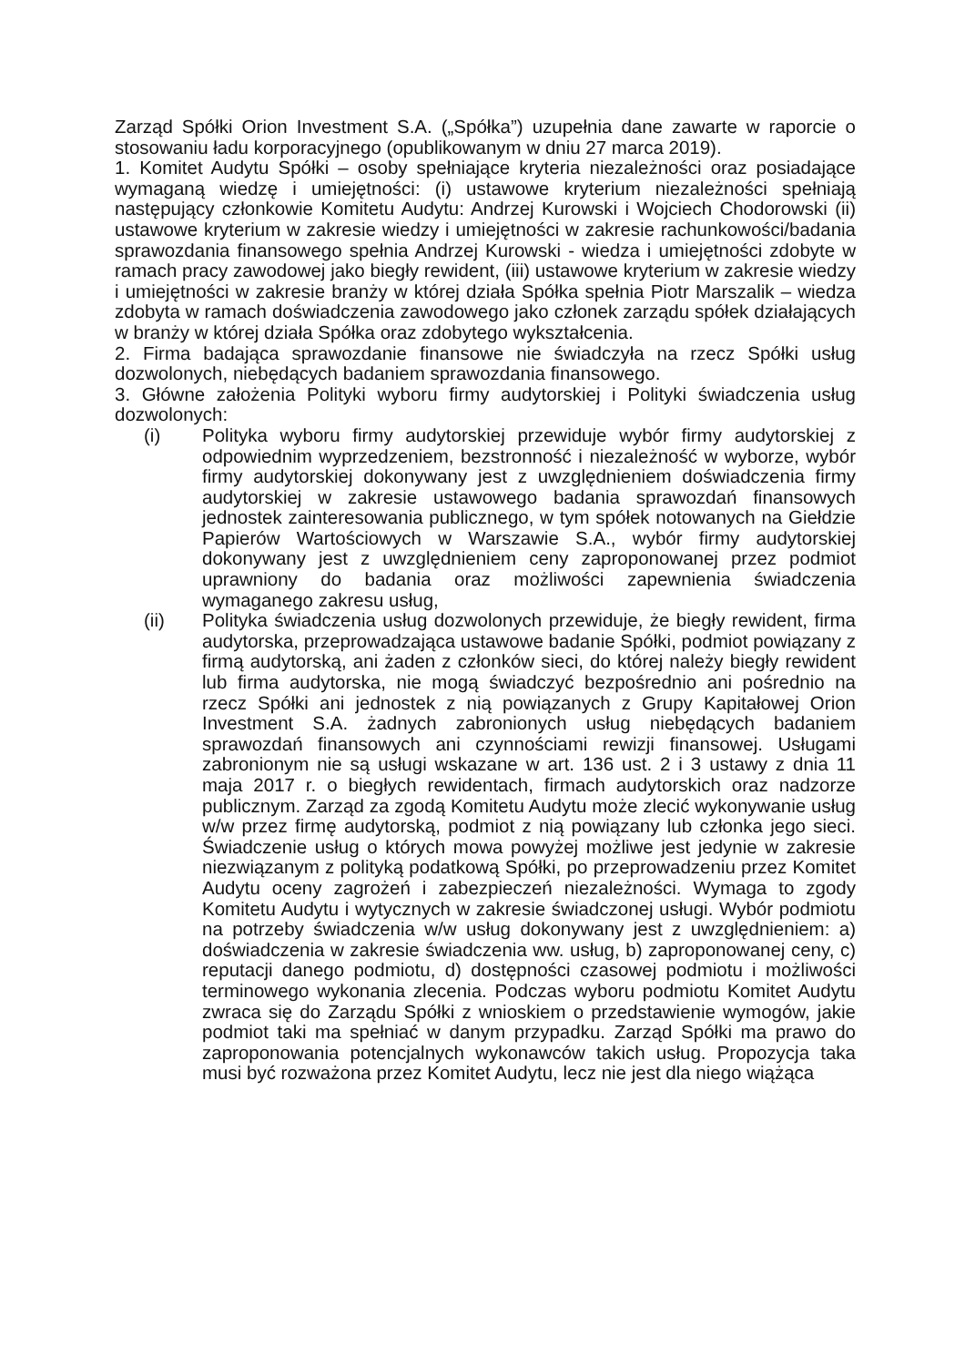Zarząd Spółki Orion Investment S.A. („Spółka”) uzupełnia dane zawarte w raporcie o stosowaniu ładu korporacyjnego (opublikowanym w dniu 27 marca 2019).
1. Komitet Audytu Spółki – osoby spełniające kryteria niezależności oraz posiadające wymaganą wiedzę i umiejętności: (i) ustawowe kryterium niezależności spełniają następujący członkowie Komitetu Audytu: Andrzej Kurowski i Wojciech Chodorowski (ii) ustawowe kryterium w zakresie wiedzy i umiejętności w zakresie rachunkowości/badania sprawozdania finansowego spełnia Andrzej Kurowski - wiedza i umiejętności zdobyte w ramach pracy zawodowej jako biegły rewident, (iii) ustawowe kryterium w zakresie wiedzy i umiejętności w zakresie branży w której działa Spółka spełnia Piotr Marszalik – wiedza zdobyta w ramach doświadczenia zawodowego jako członek zarządu spółek działających w branży w której działa Spółka oraz zdobytego wykształcenia.
2. Firma badająca sprawozdanie finansowe nie świadczyła na rzecz Spółki usług dozwolonych, niebędących badaniem sprawozdania finansowego.
3. Główne założenia Polityki wyboru firmy audytorskiej i Polityki świadczenia usług dozwolonych:
(i) Polityka wyboru firmy audytorskiej przewiduje wybór firmy audytorskiej z odpowiednim wyprzedzeniem, bezstronność i niezależność w wyborze, wybór firmy audytorskiej dokonywany jest z uwzględnieniem doświadczenia firmy audytorskiej w zakresie ustawowego badania sprawozdań finansowych jednostek zainteresowania publicznego, w tym spółek notowanych na Giełdzie Papierów Wartościowych w Warszawie S.A., wybór firmy audytorskiej dokonywany jest z uwzględnieniem ceny zaproponowanej przez podmiot uprawniony do badania oraz możliwości zapewnienia świadczenia wymaganego zakresu usług,
(ii) Polityka świadczenia usług dozwolonych przewiduje, że biegły rewident, firma audytorska, przeprowadzająca ustawowe badanie Spółki, podmiot powiązany z firmą audytorską, ani żaden z członków sieci, do której należy biegły rewident lub firma audytorska, nie mogą świadczyć bezpośrednio ani pośrednio na rzecz Spółki ani jednostek z nią powiązanych z Grupy Kapitałowej Orion Investment S.A. żadnych zabronionych usług niebędących badaniem sprawozdań finansowych ani czynnościami rewizji finansowej. Usługami zabronionym nie są usługi wskazane w art. 136 ust. 2 i 3 ustawy z dnia 11 maja 2017 r. o biegłych rewidentach, firmach audytorskich oraz nadzorze publicznym. Zarząd za zgodą Komitetu Audytu może zlecić wykonywanie usług w/w przez firmę audytorską, podmiot z nią powiązany lub członka jego sieci. Świadczenie usług o których mowa powyżej możliwe jest jedynie w zakresie niezwiązanym z polityką podatkową Spółki, po przeprowadzeniu przez Komitet Audytu oceny zagrożeń i zabezpieczeń niezależności. Wymaga to zgody Komitetu Audytu i wytycznych w zakresie świadczonej usługi. Wybór podmiotu na potrzeby świadczenia w/w usług dokonywany jest z uwzględnieniem: a) doświadczenia w zakresie świadczenia ww. usług, b) zaproponowanej ceny, c) reputacji danego podmiotu, d) dostępności czasowej podmiotu i możliwości terminowego wykonania zlecenia. Podczas wyboru podmiotu Komitet Audytu zwraca się do Zarządu Spółki z wnioskiem o przedstawienie wymogów, jakie podmiot taki ma spełniać w danym przypadku. Zarząd Spółki ma prawo do zaproponowania potencjalnych wykonawców takich usług. Propozycja taka musi być rozważona przez Komitet Audytu, lecz nie jest dla niego wiążąca